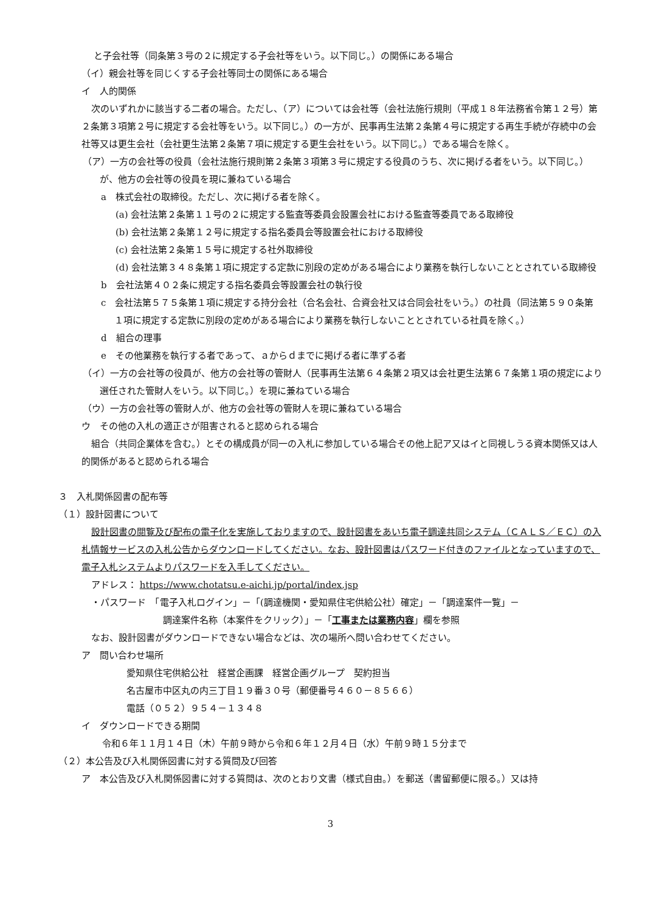と子会社等（同条第３号の２に規定する子会社等をいう。以下同じ。）の関係にある場合
（イ）親会社等を同じくする子会社等同士の関係にある場合
イ　人的関係
次のいずれかに該当する二者の場合。ただし、（ア）については会社等（会社法施行規則（平成１８年法務省令第１２号）第２条第３項第２号に規定する会社等をいう。以下同じ。）の一方が、民事再生法第２条第４号に規定する再生手続が存続中の会社等又は更生会社（会社更生法第２条第７項に規定する更生会社をいう。以下同じ。）である場合を除く。
（ア）一方の会社等の役員（会社法施行規則第２条第３項第３号に規定する役員のうち、次に掲げる者をいう。以下同じ。）が、他方の会社等の役員を現に兼ねている場合
a　株式会社の取締役。ただし、次に掲げる者を除く。
(a) 会社法第２条第１１号の２に規定する監査等委員会設置会社における監査等委員である取締役
(b) 会社法第２条第１２号に規定する指名委員会等設置会社における取締役
(c) 会社法第２条第１５号に規定する社外取締役
(d) 会社法第３４８条第１項に規定する定款に別段の定めがある場合により業務を執行しないこととされている取締役
b　会社法第４０２条に規定する指名委員会等設置会社の執行役
c　会社法第５７５条第１項に規定する持分会社（合名会社、合資会社又は合同会社をいう。）の社員（同法第５９０条第１項に規定する定款に別段の定めがある場合により業務を執行しないこととされている社員を除く。）
d　組合の理事
e　その他業務を執行する者であって、ａからｄまでに掲げる者に準ずる者
（イ）一方の会社等の役員が、他方の会社等の管財人（民事再生法第６４条第２項又は会社更生法第６７条第１項の規定により選任された管財人をいう。以下同じ。）を現に兼ねている場合
（ウ）一方の会社等の管財人が、他方の会社等の管財人を現に兼ねている場合
ウ　その他の入札の適正さが阻害されると認められる場合
組合（共同企業体を含む。）とその構成員が同一の入札に参加している場合その他上記ア又はイと同視しうる資本関係又は人的関係があると認められる場合
３　入札関係図書の配布等
（１）設計図書について
設計図書の閲覧及び配布の電子化を実施しておりますので、設計図書をあいち電子調達共同システム（ＣＡＬＳ／ＥＣ）の入札情報サービスの入札公告からダウンロードしてください。なお、設計図書はパスワード付きのファイルとなっていますので、電子入札システムよりパスワードを入手してください。
アドレス： https://www.chotatsu.e-aichi.jp/portal/index.jsp
・パスワード　「電子入札ログイン」－「(調達機関・愛知県住宅供給公社）確定」－「調達案件一覧」－
調達案件名称（本案件をクリック）」－「工事または業務内容」欄を参照
なお、設計図書がダウンロードできない場合などは、次の場所へ問い合わせてください。
ア　問い合わせ場所
愛知県住宅供給公社　経営企画課　経営企画グループ　契約担当
名古屋市中区丸の内三丁目１９番３０号（郵便番号４６０－８５６６）
電話（０５２）９５４－１３４８
イ　ダウンロードできる期間
令和６年１１月１４日（木）午前９時から令和６年１２月４日（水）午前９時１５分まで
（２）本公告及び入札関係図書に対する質問及び回答
ア　本公告及び入札関係図書に対する質問は、次のとおり文書（様式自由。）を郵送（書留郵便に限る。）又は持
3